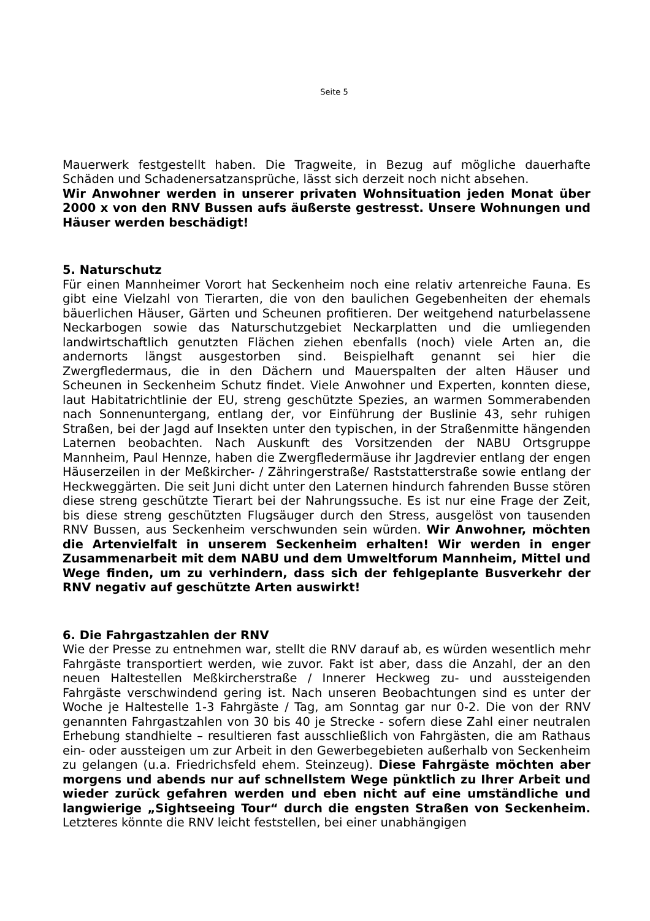Seite 5
Mauerwerk festgestellt haben. Die Tragweite, in Bezug auf mögliche dauerhafte Schäden und Schadenersatzansprüche, lässt sich derzeit noch nicht absehen.
Wir Anwohner werden in unserer privaten Wohnsituation jeden Monat über 2000 x von den RNV Bussen aufs äußerste gestresst. Unsere Wohnungen und Häuser werden beschädigt!
5. Naturschutz
Für einen Mannheimer Vorort hat Seckenheim noch eine relativ artenreiche Fauna. Es gibt eine Vielzahl von Tierarten, die von den baulichen Gegebenheiten der ehemals bäuerlichen Häuser, Gärten und Scheunen profitieren. Der weitgehend naturbelassene Neckarbogen sowie das Naturschutzgebiet Neckarplatten und die umliegenden landwirtschaftlich genutzten Flächen ziehen ebenfalls (noch) viele Arten an, die andernorts längst ausgestorben sind. Beispielhaft genannt sei hier die Zwergfledermaus, die in den Dächern und Mauerspalten der alten Häuser und Scheunen in Seckenheim Schutz findet. Viele Anwohner und Experten, konnten diese, laut Habitatrichtlinie der EU, streng geschützte Spezies, an warmen Sommerabenden nach Sonnenuntergang, entlang der, vor Einführung der Buslinie 43, sehr ruhigen Straßen, bei der Jagd auf Insekten unter den typischen, in der Straßenmitte hängenden Laternen beobachten. Nach Auskunft des Vorsitzenden der NABU Ortsgruppe Mannheim, Paul Hennze, haben die Zwergfledermäuse ihr Jagdrevier entlang der engen Häuserzeilen in der Meßkircher- / Zähringerstraße/ Raststatterstraße sowie entlang der Heckweggärten. Die seit Juni dicht unter den Laternen hindurch fahrenden Busse stören diese streng geschützte Tierart bei der Nahrungssuche. Es ist nur eine Frage der Zeit, bis diese streng geschützten Flugsäuger durch den Stress, ausgelöst von tausenden RNV Bussen, aus Seckenheim verschwunden sein würden. Wir Anwohner, möchten die Artenvielfalt in unserem Seckenheim erhalten! Wir werden in enger Zusammenarbeit mit dem NABU und dem Umweltforum Mannheim, Mittel und Wege finden, um zu verhindern, dass sich der fehlgeplante Busverkehr der RNV negativ auf geschützte Arten auswirkt!
6. Die Fahrgastzahlen der RNV
Wie der Presse zu entnehmen war, stellt die RNV darauf ab, es würden wesentlich mehr Fahrgäste transportiert werden, wie zuvor. Fakt ist aber, dass die Anzahl, der an den neuen Haltestellen Meßkircherstraße / Innerer Heckweg zu- und aussteigenden Fahrgäste verschwindend gering ist. Nach unseren Beobachtungen sind es unter der Woche je Haltestelle 1-3 Fahrgäste / Tag, am Sonntag gar nur 0-2. Die von der RNV genannten Fahrgastzahlen von 30 bis 40 je Strecke - sofern diese Zahl einer neutralen Erhebung standhielte – resultieren fast ausschließlich von Fahrgästen, die am Rathaus ein- oder aussteigen um zur Arbeit in den Gewerbegebieten außerhalb von Seckenheim zu gelangen (u.a. Friedrichsfeld ehem. Steinzeug). Diese Fahrgäste möchten aber morgens und abends nur auf schnellstem Wege pünktlich zu Ihrer Arbeit und wieder zurück gefahren werden und eben nicht auf eine umständliche und langwierige „Sightseeing Tour“ durch die engsten Straßen von Seckenheim. Letzteres könnte die RNV leicht feststellen, bei einer unabhängigen